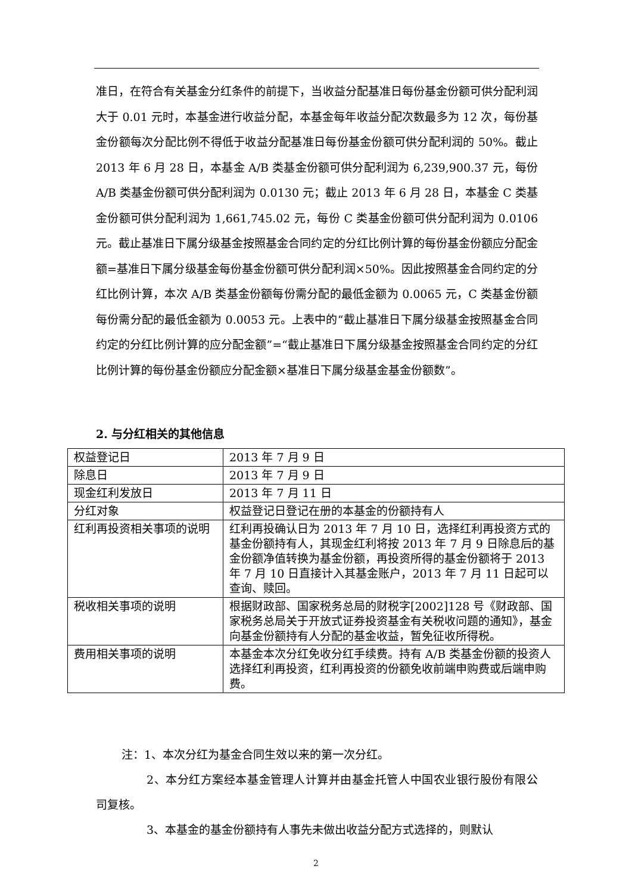准日，在符合有关基金分红条件的前提下，当收益分配基准日每份基金份额可供分配利润大于 0.01 元时，本基金进行收益分配，本基金每年收益分配次数最多为 12 次，每份基金份额每次分配比例不得低于收益分配基准日每份基金份额可供分配利润的 50%。截止 2013 年 6 月 28 日，本基金 A/B 类基金份额可供分配利润为 6,239,900.37 元，每份 A/B 类基金份额可供分配利润为 0.0130 元；截止 2013 年 6 月 28 日，本基金 C 类基金份额可供分配利润为 1,661,745.02 元，每份 C 类基金份额可供分配利润为 0.0106 元。截止基准日下属分级基金按照基金合同约定的分红比例计算的每份基金份额应分配金额=基准日下属分级基金每份基金份额可供分配利润×50%。因此按照基金合同约定的分红比例计算，本次 A/B 类基金份额每份需分配的最低金额为 0.0065 元，C 类基金份额每份需分配的最低金额为 0.0053 元。上表中的“截止基准日下属分级基金按照基金合同约定的分红比例计算的应分配金额”=“截止基准日下属分级基金按照基金合同约定的分红比例计算的每份基金份额应分配金额×基准日下属分级基金基金份额数”。
2. 与分红相关的其他信息
| 权益登记日 | 2013 年 7 月 9 日 |
| 除息日 | 2013 年 7 月 9 日 |
| 现金红利发放日 | 2013 年 7 月 11 日 |
| 分红对象 | 权益登记日登记在册的本基金的份额持有人 |
| 红利再投资相关事项的说明 | 红利再投确认日为 2013 年 7 月 10 日，选择红利再投资方式的基金份额持有人，其现金红利将按 2013 年 7 月 9 日除息后的基金份额净值转换为基金份额，再投资所得的基金份额将于 2013 年 7 月 10 日直接计入其基金账户，2013 年 7 月 11 日起可以查询、赎回。 |
| 税收相关事项的说明 | 根据财政部、国家税务总局的财税字[2002]128 号《财政部、国家税务总局关于开放式证券投资基金有关税收问题的通知》，基金向基金份额持有人分配的基金收益，暂免征收所得税。 |
| 费用相关事项的说明 | 本基金本次分红免收分红手续费。持有 A/B 类基金份额的投资人选择红利再投资，红利再投资的份额免收前端申购费或后端申购费。 |
注：1、本次分红为基金合同生效以来的第一次分红。
2、本分红方案经本基金管理人计算并由基金托管人中国农业银行股份有限公司复核。
3、本基金的基金份额持有人事先未做出收益分配方式选择的，则默认
2